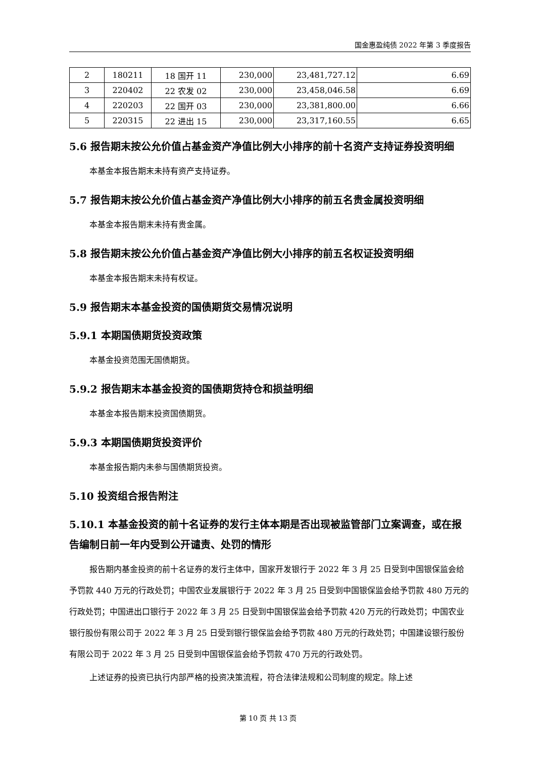国金惠盈纯债 2022 年第 3 季度报告
| 2 | 180211 | 18 国开 11 | 230,000 | 23,481,727.12 | 6.69 |
| 3 | 220402 | 22 农发 02 | 230,000 | 23,458,046.58 | 6.69 |
| 4 | 220203 | 22 国开 03 | 230,000 | 23,381,800.00 | 6.66 |
| 5 | 220315 | 22 进出 15 | 230,000 | 23,317,160.55 | 6.65 |
5.6 报告期末按公允价值占基金资产净值比例大小排序的前十名资产支持证券投资明细
本基金本报告期末未持有资产支持证券。
5.7 报告期末按公允价值占基金资产净值比例大小排序的前五名贵金属投资明细
本基金本报告期末未持有贵金属。
5.8 报告期末按公允价值占基金资产净值比例大小排序的前五名权证投资明细
本基金本报告期末未持有权证。
5.9 报告期末本基金投资的国债期货交易情况说明
5.9.1 本期国债期货投资政策
本基金投资范围无国债期货。
5.9.2 报告期末本基金投资的国债期货持仓和损益明细
本基金本报告期末投资国债期货。
5.9.3 本期国债期货投资评价
本基金报告期内未参与国债期货投资。
5.10 投资组合报告附注
5.10.1 本基金投资的前十名证券的发行主体本期是否出现被监管部门立案调查，或在报告编制日前一年内受到公开谴责、处罚的情形
报告期内基金投资的前十名证券的发行主体中，国家开发银行于 2022 年 3 月 25 日受到中国银保监会给予罚款 440 万元的行政处罚；中国农业发展银行于 2022 年 3 月 25 日受到中国银保监会给予罚款 480 万元的行政处罚；中国进出口银行于 2022 年 3 月 25 日受到中国银保监会给予罚款 420 万元的行政处罚；中国农业银行股份有限公司于 2022 年 3 月 25 日受到银行银保监会给予罚款 480 万元的行政处罚；中国建设银行股份有限公司于 2022 年 3 月 25 日受到中国银保监会给予罚款 470 万元的行政处罚。
上述证券的投资已执行内部严格的投资决策流程，符合法律法规和公司制度的规定。除上述
第 10 页 共 13 页